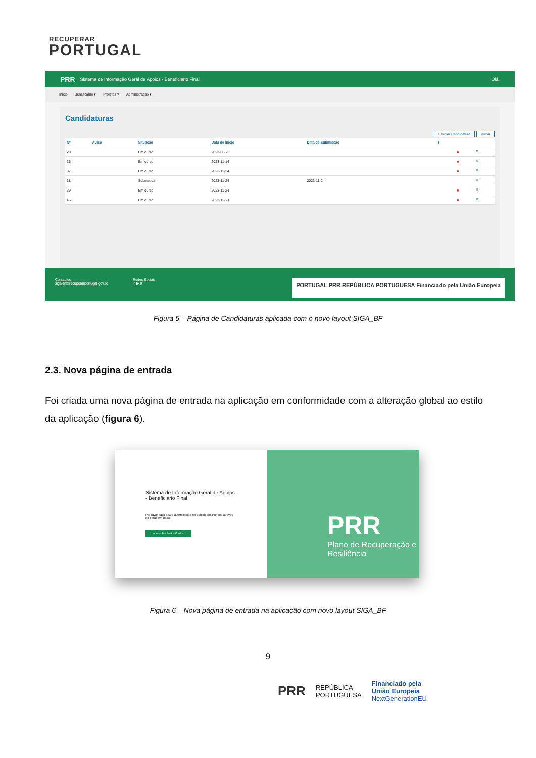RECUPERAR
PORTUGAL
PRR Sistema de Informação Geral de Apoios - Beneficiário Final Olá,
Início Beneficiário ▾ Projetos ▾ Administração ▾
Candidaturas
+ Iniciar Candidatura Voltar
| Nº | Aviso | Situação | Data de Início | Data de Submissão | T | | |
| --- | --- | --- | --- | --- | --- | --- | --- |
| 20 | | Em curso | 2023-06-23 | | | ■ | ⚲ |
| 36 | | Em curso | 2023-11-14 | | | ■ | ⚲ |
| 37 | | Em curso | 2023-11-24 | | | ■ | ⚲ |
| 38 | | Submetida | 2023-11-24 | 2023-11-24 | | | ⚲ |
| 39 | | Em curso | 2023-11-24 | | | ■ | ⚲ |
| 46 | | Em curso | 2023-12-21 | | | ■ | ⚲ |
Contactos
siga-bf@recuperarportugal.gov.pt
Redes Sociais
in ▶ X
PORTUGAL PRR REPÚBLICA PORTUGUESA Financiado pela União Europeia
Figura 5 – Página de Candidaturas aplicada com o novo layout SIGA_BF
2.3. Nova página de entrada
Foi criada uma nova página de entrada na aplicação em conformidade com a alteração global ao estilo da aplicação (figura 6).
Sistema de Informação Geral de Apoios - Beneficiário Final
Por favor, faça a sua autenticação no Balcão dos Fundos através do botão em baixo
Acesso Balcão dos Fundos
PRR
Plano de Recuperação e Resiliência
Figura 6 – Nova página de entrada na aplicação com novo layout SIGA_BF
9
PRR REPÚBLICA
PORTUGUESA Financiado pela
União Europeia
NextGenerationEU